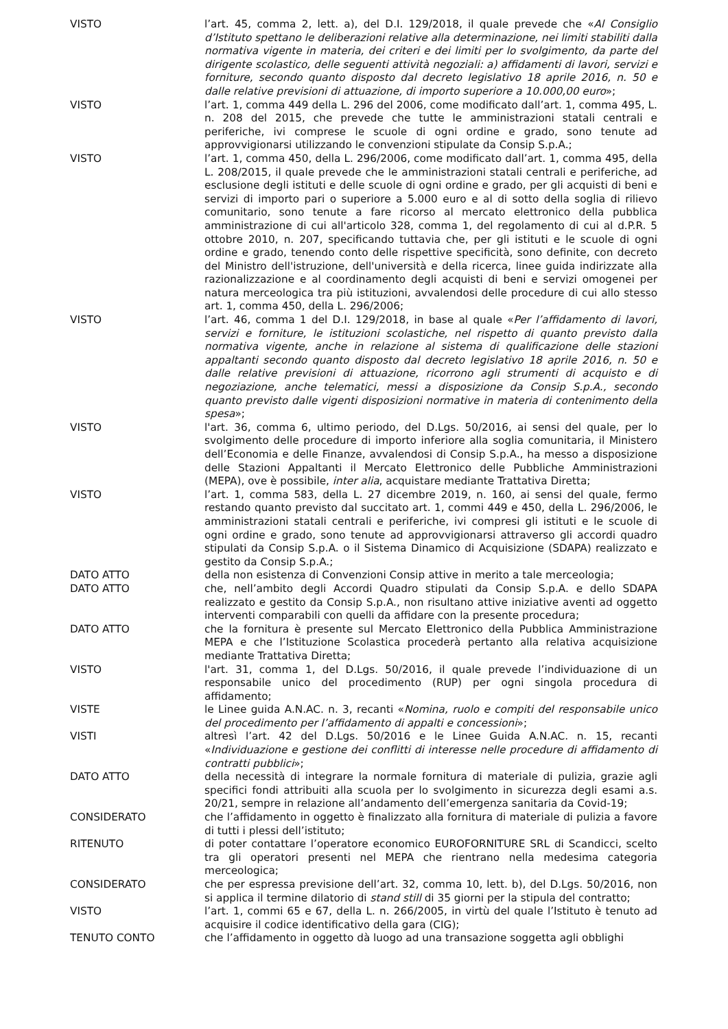VISTO l’art. 45, comma 2, lett. a), del D.I. 129/2018, il quale prevede che «Al Consiglio d’Istituto spettano le deliberazioni relative alla determinazione, nei limiti stabiliti dalla normativa vigente in materia, dei criteri e dei limiti per lo svolgimento, da parte del dirigente scolastico, delle seguenti attività negoziali: a) affidamenti di lavori, servizi e forniture, secondo quanto disposto dal decreto legislativo 18 aprile 2016, n. 50 e dalle relative previsioni di attuazione, di importo superiore a 10.000,00 euro»;
VISTO l’art. 1, comma 449 della L. 296 del 2006, come modificato dall’art. 1, comma 495, L. n. 208 del 2015, che prevede che tutte le amministrazioni statali centrali e periferiche, ivi comprese le scuole di ogni ordine e grado, sono tenute ad approvvigionarsi utilizzando le convenzioni stipulate da Consip S.p.A.;
VISTO l’art. 1, comma 450, della L. 296/2006, come modificato dall’art. 1, comma 495, della L. 208/2015, il quale prevede che le amministrazioni statali centrali e periferiche, ad esclusione degli istituti e delle scuole di ogni ordine e grado, per gli acquisti di beni e servizi di importo pari o superiore a 5.000 euro e al di sotto della soglia di rilievo comunitario, sono tenute a fare ricorso al mercato elettronico della pubblica amministrazione di cui all'articolo 328, comma 1, del regolamento di cui al d.P.R. 5 ottobre 2010, n. 207, specificando tuttavia che, per gli istituti e le scuole di ogni ordine e grado, tenendo conto delle rispettive specificità, sono definite, con decreto del Ministro dell'istruzione, dell'università e della ricerca, linee guida indirizzate alla razionalizzazione e al coordinamento degli acquisti di beni e servizi omogenei per natura merceologica tra più istituzioni, avvalendosi delle procedure di cui allo stesso art. 1, comma 450, della L. 296/2006;
VISTO l’art. 46, comma 1 del D.I. 129/2018, in base al quale «Per l’affidamento di lavori, servizi e forniture, le istituzioni scolastiche, nel rispetto di quanto previsto dalla normativa vigente, anche in relazione al sistema di qualificazione delle stazioni appaltanti secondo quanto disposto dal decreto legislativo 18 aprile 2016, n. 50 e dalle relative previsioni di attuazione, ricorrono agli strumenti di acquisto e di negoziazione, anche telematici, messi a disposizione da Consip S.p.A., secondo quanto previsto dalle vigenti disposizioni normative in materia di contenimento della spesa»;
VISTO l'art. 36, comma 6, ultimo periodo, del D.Lgs. 50/2016, ai sensi del quale, per lo svolgimento delle procedure di importo inferiore alla soglia comunitaria, il Ministero dell’Economia e delle Finanze, avvalendosi di Consip S.p.A., ha messo a disposizione delle Stazioni Appaltanti il Mercato Elettronico delle Pubbliche Amministrazioni (MEPA), ove è possibile, inter alia, acquistare mediante Trattativa Diretta;
VISTO l’art. 1, comma 583, della L. 27 dicembre 2019, n. 160, ai sensi del quale, fermo restando quanto previsto dal succitato art. 1, commi 449 e 450, della L. 296/2006, le amministrazioni statali centrali e periferiche, ivi compresi gli istituti e le scuole di ogni ordine e grado, sono tenute ad approvvigionarsi attraverso gli accordi quadro stipulati da Consip S.p.A. o il Sistema Dinamico di Acquisizione (SDAPA) realizzato e gestito da Consip S.p.A.;
DATO ATTO della non esistenza di Convenzioni Consip attive in merito a tale merceologia;
DATO ATTO che, nell’ambito degli Accordi Quadro stipulati da Consip S.p.A. e dello SDAPA realizzato e gestito da Consip S.p.A., non risultano attive iniziative aventi ad oggetto interventi comparabili con quelli da affidare con la presente procedura;
DATO ATTO che la fornitura è presente sul Mercato Elettronico della Pubblica Amministrazione MEPA e che l’Istituzione Scolastica procederà pertanto alla relativa acquisizione mediante Trattativa Diretta;
VISTO l'art. 31, comma 1, del D.Lgs. 50/2016, il quale prevede l’individuazione di un responsabile unico del procedimento (RUP) per ogni singola procedura di affidamento;
VISTE le Linee guida A.N.AC. n. 3, recanti «Nomina, ruolo e compiti del responsabile unico del procedimento per l’affidamento di appalti e concessioni»;
VISTI altresì l’art. 42 del D.Lgs. 50/2016 e le Linee Guida A.N.AC. n. 15, recanti «Individuazione e gestione dei conflitti di interesse nelle procedure di affidamento di contratti pubblici»;
DATO ATTO della necessità di integrare la normale fornitura di materiale di pulizia, grazie agli specifici fondi attribuiti alla scuola per lo svolgimento in sicurezza degli esami a.s. 20/21, sempre in relazione all’andamento dell’emergenza sanitaria da Covid-19;
CONSIDERATO che l’affidamento in oggetto è finalizzato alla fornitura di materiale di pulizia a favore di tutti i plessi dell’istituto;
RITENUTO di poter contattare l’operatore economico EUROFORNITURE SRL di Scandicci, scelto tra gli operatori presenti nel MEPA che rientrano nella medesima categoria merceologica;
CONSIDERATO che per espressa previsione dell’art. 32, comma 10, lett. b), del D.Lgs. 50/2016, non si applica il termine dilatorio di stand still di 35 giorni per la stipula del contratto;
VISTO l’art. 1, commi 65 e 67, della L. n. 266/2005, in virtù del quale l’Istituto è tenuto ad acquisire il codice identificativo della gara (CIG);
TENUTO CONTO che l’affidamento in oggetto dà luogo ad una transazione soggetta agli obblighi